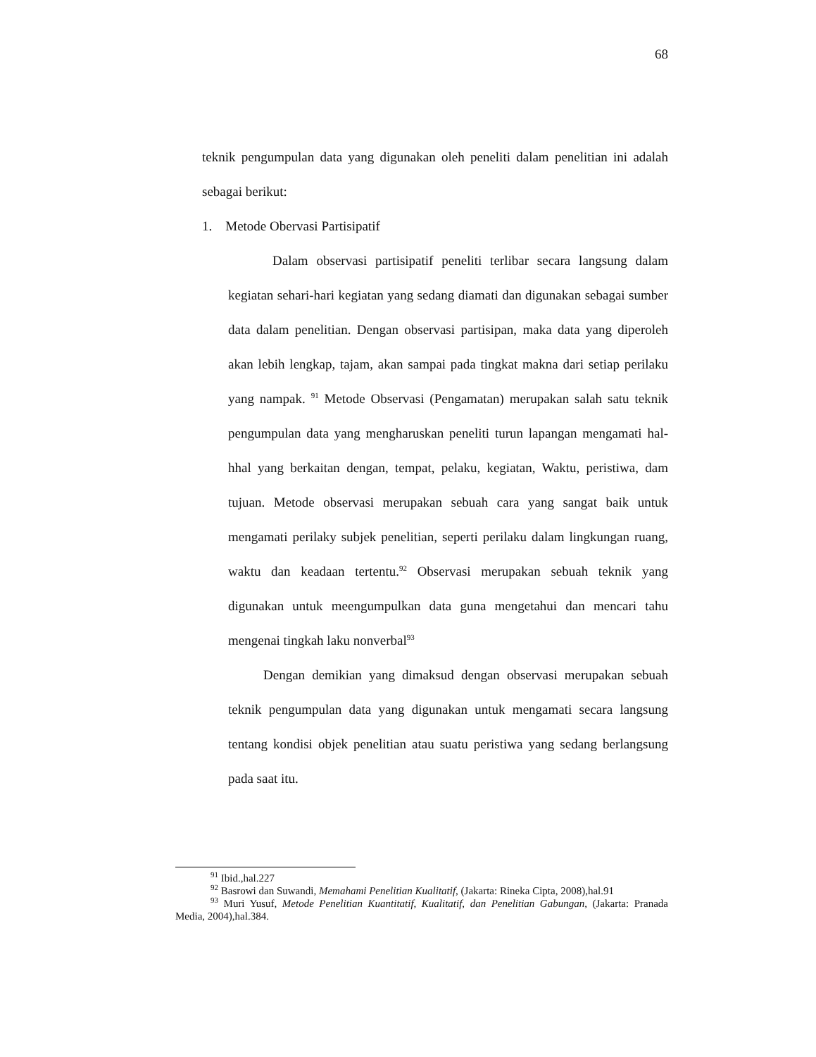68
teknik pengumpulan data yang digunakan oleh peneliti dalam penelitian ini adalah sebagai berikut:
1. Metode Obervasi Partisipatif
Dalam observasi partisipatif peneliti terlibar secara langsung dalam kegiatan sehari-hari kegiatan yang sedang diamati dan digunakan sebagai sumber data dalam penelitian. Dengan observasi partisipan, maka data yang diperoleh akan lebih lengkap, tajam, akan sampai pada tingkat makna dari setiap perilaku yang nampak. <sup>91</sup> Metode Observasi (Pengamatan) merupakan salah satu teknik pengumpulan data yang mengharuskan peneliti turun lapangan mengamati hal-hhal yang berkaitan dengan, tempat, pelaku, kegiatan, Waktu, peristiwa, dam tujuan. Metode observasi merupakan sebuah cara yang sangat baik untuk mengamati perilaky subjek penelitian, seperti perilaku dalam lingkungan ruang, waktu dan keadaan tertentu.<sup>92</sup> Observasi merupakan sebuah teknik yang digunakan untuk meengumpulkan data guna mengetahui dan mencari tahu mengenai tingkah laku nonverbal<sup>93</sup>
Dengan demikian yang dimaksud dengan observasi merupakan sebuah teknik pengumpulan data yang digunakan untuk mengamati secara langsung tentang kondisi objek penelitian atau suatu peristiwa yang sedang berlangsung pada saat itu.
<sup>91</sup> Ibid.,hal.227
<sup>92</sup> Basrowi dan Suwandi, Memahami Penelitian Kualitatif, (Jakarta: Rineka Cipta, 2008),hal.91
<sup>93</sup> Muri Yusuf, Metode Penelitian Kuantitatif, Kualitatif, dan Penelitian Gabungan, (Jakarta: Pranada Media, 2004),hal.384.